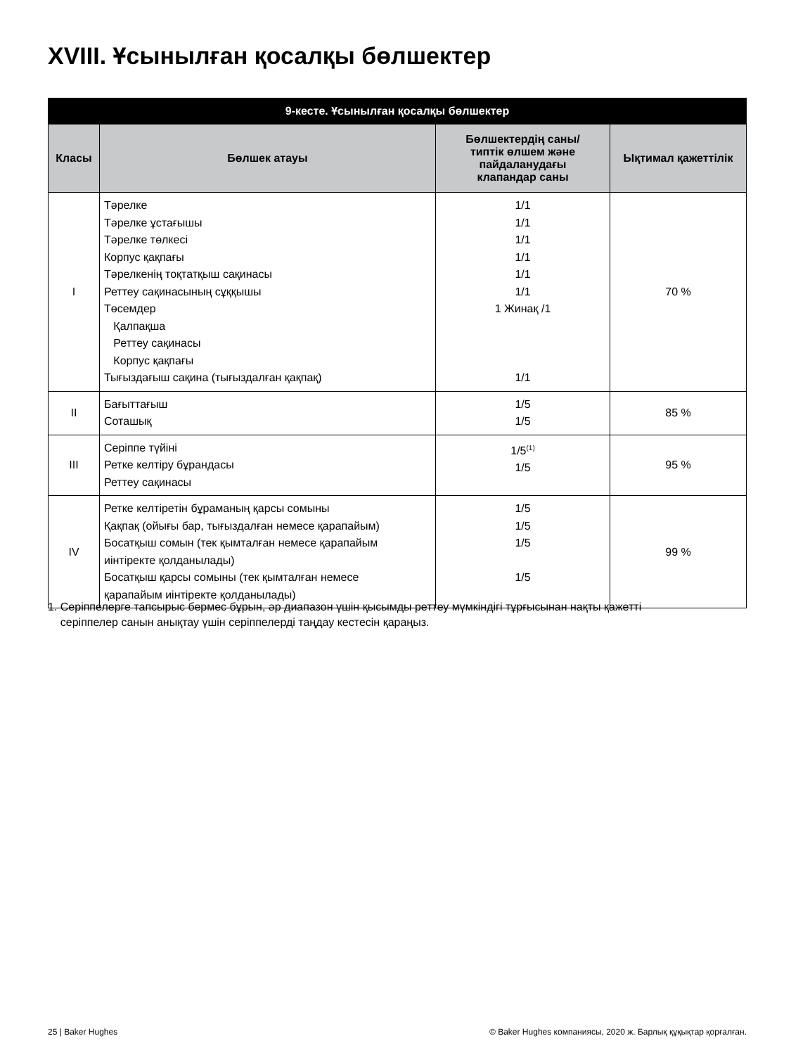XVIII. Ұсынылған қосалқы бөлшектер
| 9-кесте. Ұсынылған қосалқы бөлшектер | | | |
| Класы | Бөлшек атауы | Бөлшектердің саны/ типтік өлшем және пайдаланудағы клапандар саны | Ықтимал қажеттілік |
| I | Тәрелке Тәрелке ұстағышы Тәрелке төлкесі Корпус қақпағы Тәрелкенің тоқтатқыш сақинасы Реттеу сақинасының сұққышы Төсемдер Қалпақша Реттеу сақинасы Корпус қақпағы Тығыздағыш сақина (тығыздалған қақпақ) | 1/1 1/1 1/1 1/1 1/1 1/1 1 Жинақ /1 1/1 | 70 % |
| II | Бағыттағыш Соташық | 1/5 1/5 | 85 % |
| III | Серіппе түйіні Ретке келтіру бұрандасы Реттеу сақинасы | 1/5<sup>(1)</sup> 1/5 | 95 % |
| IV | Ретке келтіретін бұраманың қарсы сомыны Қақпақ (ойығы бар, тығыздалған немесе қарапайым) Босатқыш сомын (тек қымталған немесе қарапайым иінтіректе қолданылады) Босатқыш қарсы сомыны (тек қымталған немесе қарапайым иінтіректе қолданылады) | 1/5 1/5 1/5 1/5 | 99 % |
1. Серіппелерге тапсырыс бермес бұрын, әр диапазон үшін қысымды реттеу мүмкіндігі тұрғысынан нақты қажетті
серіппелер санын анықтау үшін серіппелерді таңдау кестесін қараңыз.
25 | Baker Hughes
© Baker Hughes компаниясы, 2020 ж. Барлық құқықтар қорғалған.